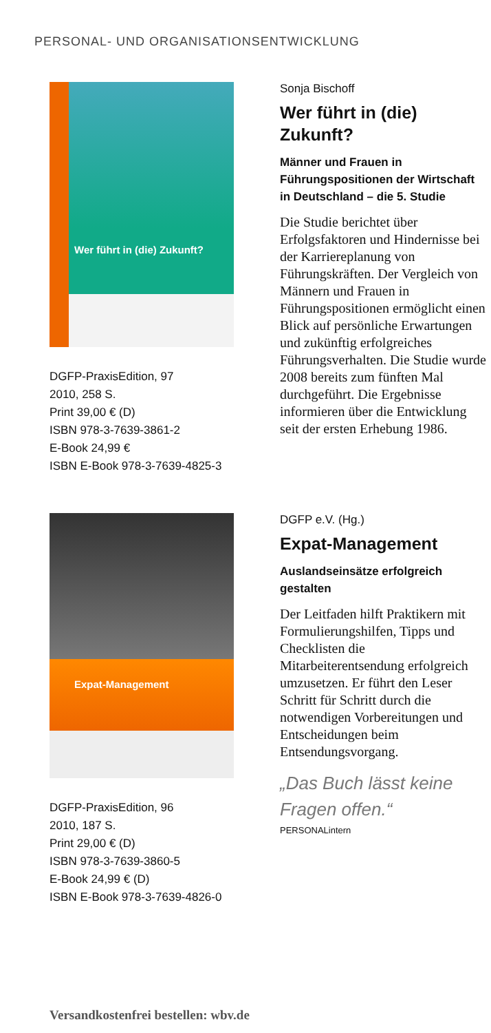PERSONAL- UND ORGANISATIONSENTWICKLUNG
Wer führt in (die) Zukunft?
DGFP-PraxisEdition, 97
2010, 258 S.
Print 39,00 € (D)
ISBN 978-3-7639-3861-2
E-Book 24,99 €
ISBN E-Book 978-3-7639-4825-3
Sonja Bischoff
Wer führt in (die) Zukunft?
Männer und Frauen in Führungspositionen der Wirtschaft in Deutschland – die 5. Studie
Die Studie berichtet über Erfolgsfaktoren und Hindernisse bei der Karriereplanung von Führungskräften. Der Vergleich von Männern und Frauen in Führungspositionen ermöglicht einen Blick auf persönliche Erwartungen und zukünftig erfolgreiches Führungsverhalten. Die Studie wurde 2008 bereits zum fünften Mal durchgeführt. Die Ergebnisse informieren über die Entwicklung seit der ersten Erhebung 1986.
Expat-Management
DGFP-PraxisEdition, 96
2010, 187 S.
Print 29,00 € (D)
ISBN 978-3-7639-3860-5
E-Book 24,99 € (D)
ISBN E-Book 978-3-7639-4826-0
DGFP e.V. (Hg.)
Expat-Management
Auslandseinsätze erfolgreich gestalten
Der Leitfaden hilft Praktikern mit Formulierungshilfen, Tipps und Checklisten die Mitarbeiterentsendung erfolgreich umzusetzen. Er führt den Leser Schritt für Schritt durch die notwendigen Vorbereitungen und Entscheidungen beim Entsendungsvorgang.
„Das Buch lässt keine Fragen offen.“
PERSONALintern
Versandkostenfrei bestellen: wbv.de